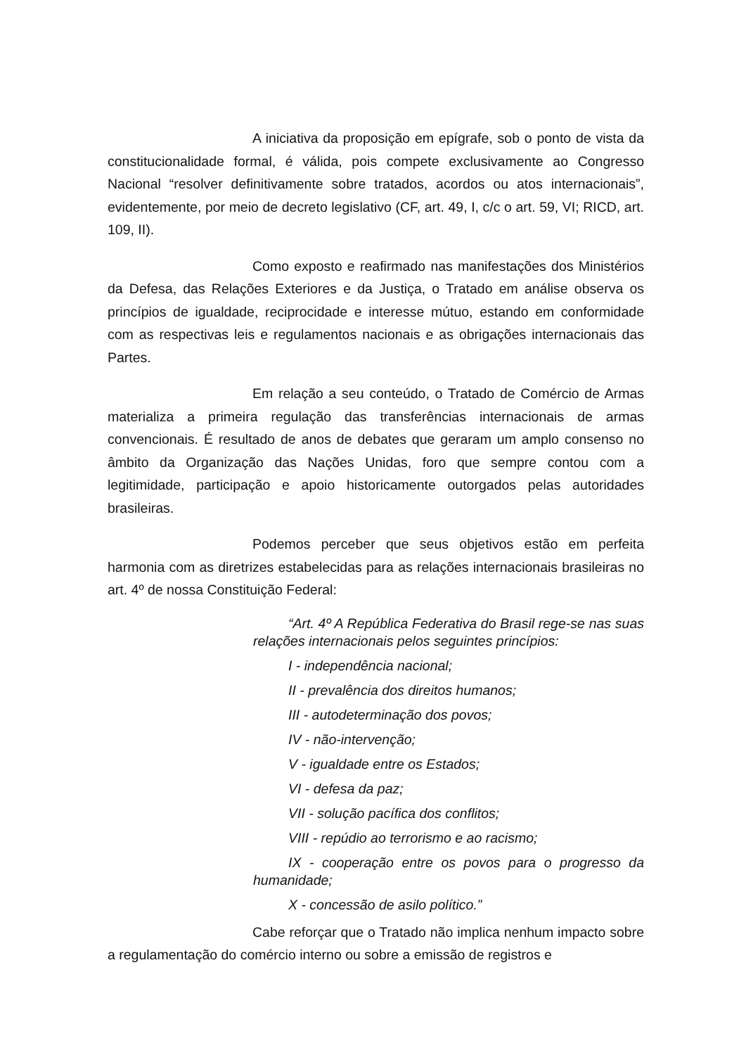A iniciativa da proposição em epígrafe, sob o ponto de vista da constitucionalidade formal, é válida, pois compete exclusivamente ao Congresso Nacional “resolver definitivamente sobre tratados, acordos ou atos internacionais”, evidentemente, por meio de decreto legislativo (CF, art. 49, I, c/c o art. 59, VI; RICD, art. 109, II).
Como exposto e reafirmado nas manifestações dos Ministérios da Defesa, das Relações Exteriores e da Justiça, o Tratado em análise observa os princípios de igualdade, reciprocidade e interesse mútuo, estando em conformidade com as respectivas leis e regulamentos nacionais e as obrigações internacionais das Partes.
Em relação a seu conteúdo, o Tratado de Comércio de Armas materializa a primeira regulação das transferências internacionais de armas convencionais. É resultado de anos de debates que geraram um amplo consenso no âmbito da Organização das Nações Unidas, foro que sempre contou com a legitimidade, participação e apoio historicamente outorgados pelas autoridades brasileiras.
Podemos perceber que seus objetivos estão em perfeita harmonia com as diretrizes estabelecidas para as relações internacionais brasileiras no art. 4º de nossa Constituição Federal:
“Art. 4º A República Federativa do Brasil rege-se nas suas relações internacionais pelos seguintes princípios:
I - independência nacional;
II - prevalência dos direitos humanos;
III - autodeterminação dos povos;
IV - não-intervenção;
V - igualdade entre os Estados;
VI - defesa da paz;
VII - solução pacífica dos conflitos;
VIII - repúdio ao terrorismo e ao racismo;
IX - cooperação entre os povos para o progresso da humanidade;
X - concessão de asilo político.”
Cabe reforçar que o Tratado não implica nenhum impacto sobre a regulamentação do comércio interno ou sobre a emissão de registros e